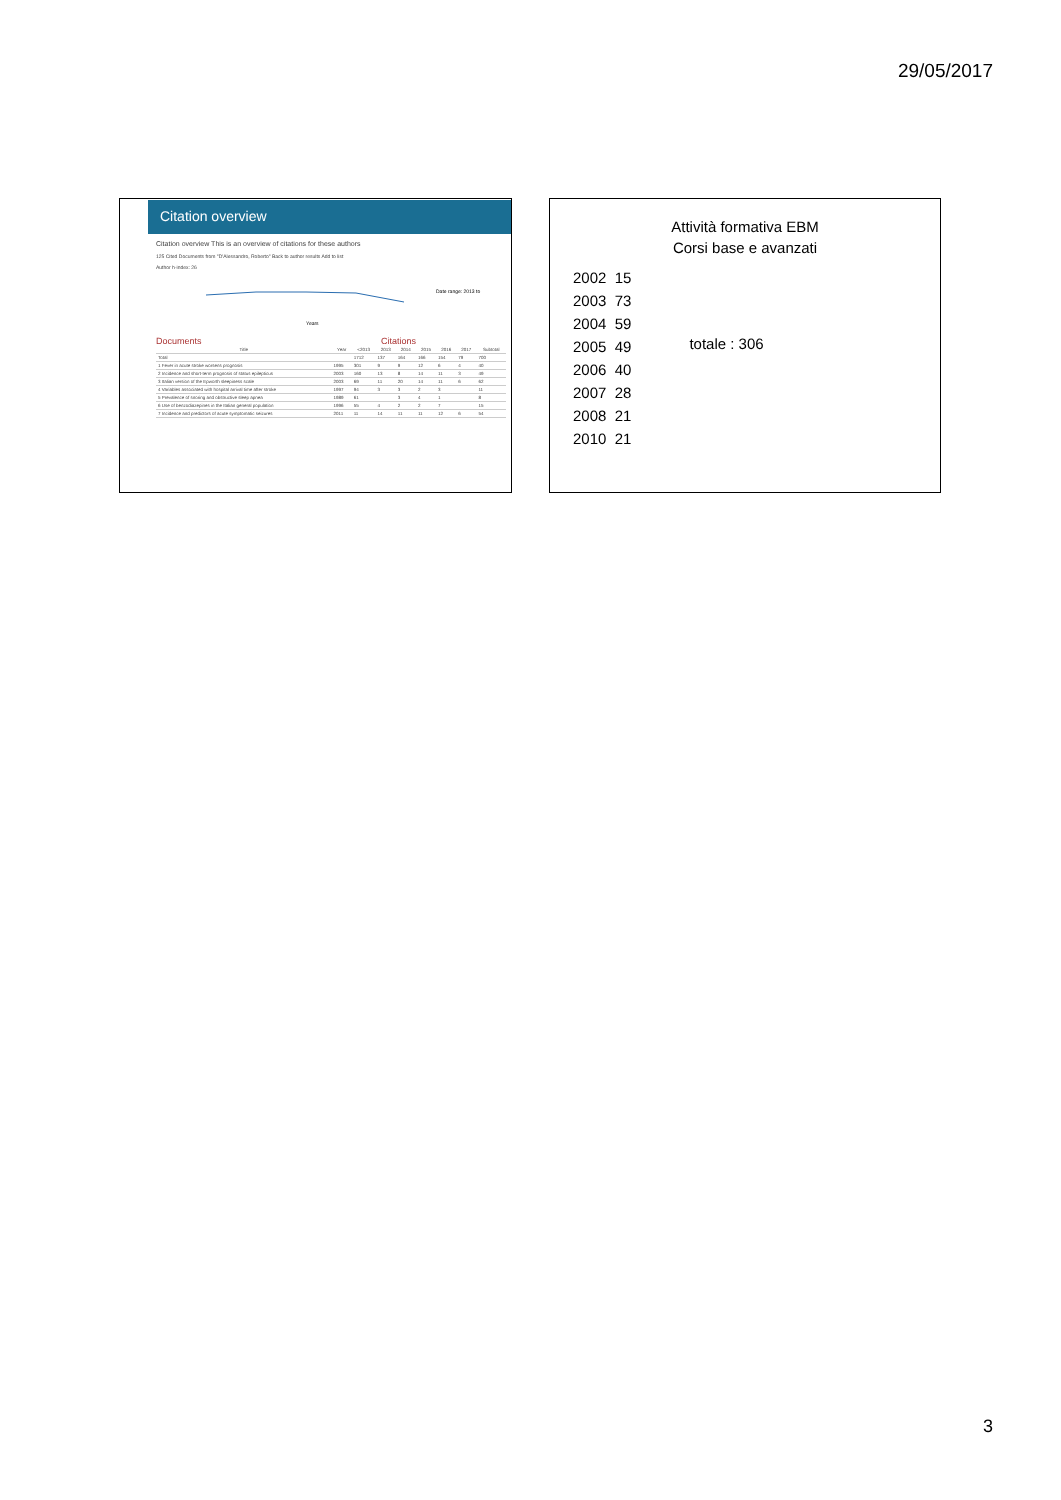29/05/2017
Citation overview
Citation overview This is an overview of citations for these authors
125 Cited Documents from "D'Alessandro, Roberto" Back to author results Add to list
Author h-index: 26
Date range: 2013 to
Years
Documents Citations
| Title | Year | <2013 | 2013 | 2014 | 2015 | 2016 | 2017 | Subtotal |
| --- | --- | --- | --- | --- | --- | --- | --- | --- |
| Total | | 1712 | 137 | 164 | 166 | 154 | 79 | 700 |
| 1 Fever in acute stroke worsens prognosis | 1995 | 301 | 9 | 9 | 12 | 6 | 4 | 40 |
| 2 Incidence and short-term prognosis of status epilepticus | 2003 | 160 | 13 | 8 | 14 | 11 | 3 | 49 |
| 3 Italian version of the Epworth sleepiness scale | 2003 | 69 | 11 | 20 | 14 | 11 | 6 | 62 |
| 4 Variables associated with hospital arrival time after stroke | 1997 | 94 | 3 | 3 | 2 | 3 | | 11 |
| 5 Prevalence of snoring and obstructive sleep apnea | 1989 | 61 | | 3 | 4 | 1 | | 8 |
| 6 Use of benzodiazepines in the Italian general population | 1996 | 55 | 4 | 2 | 2 | 7 | | 15 |
| 7 Incidence and predictors of acute symptomatic seizures | 2011 | 11 | 14 | 11 | 11 | 12 | 6 | 54 |
Attività formativa EBM
Corsi base e avanzati
2002 15
2003 73
2004 59
2005 49
2006 40
2007 28
2008 21
2010 21
totale : 306
3